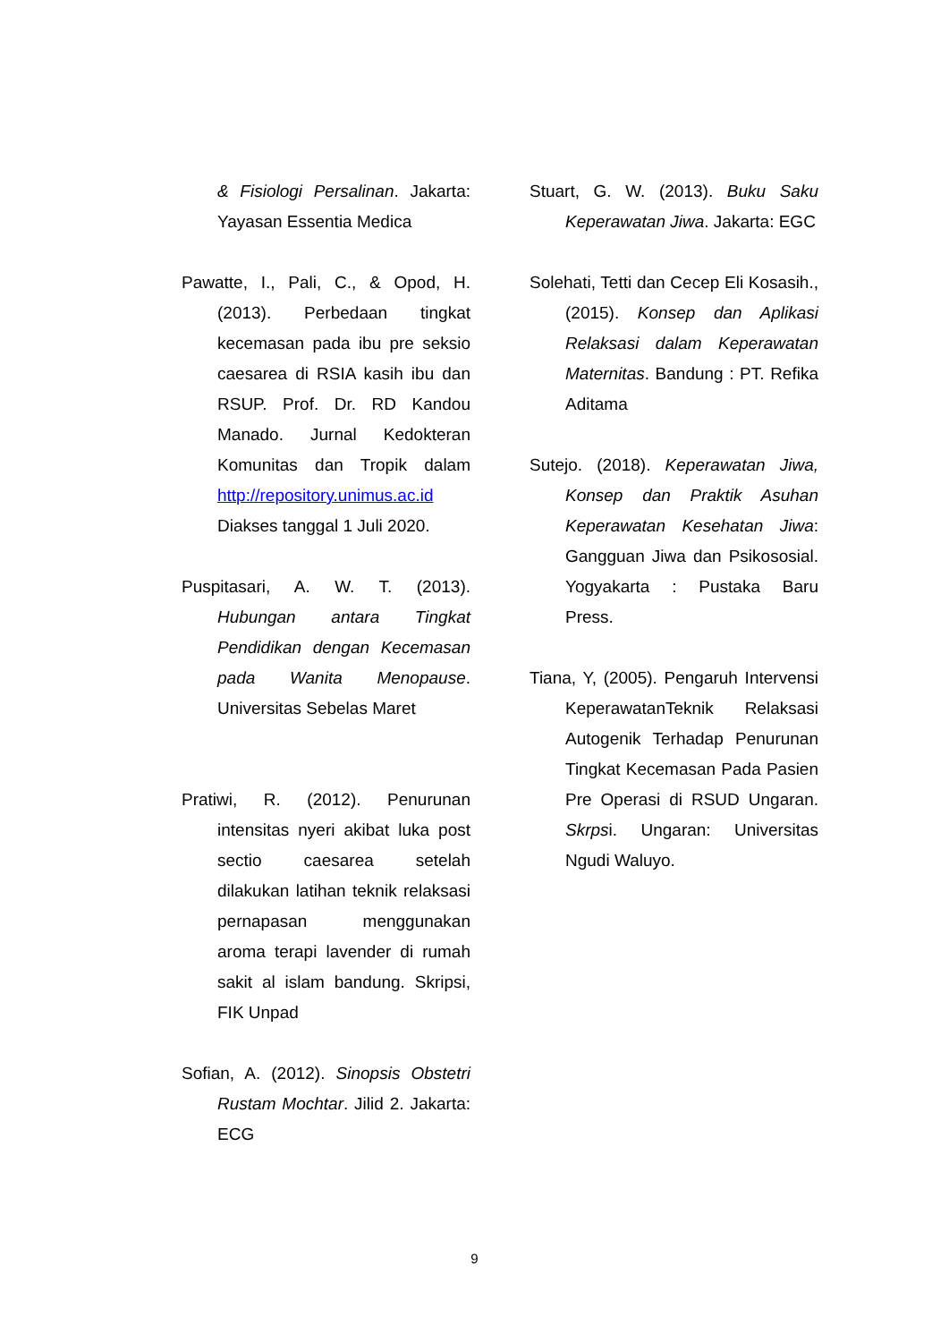& Fisiologi Persalinan. Jakarta: Yayasan Essentia Medica
Pawatte, I., Pali, C., & Opod, H. (2013). Perbedaan tingkat kecemasan pada ibu pre seksio caesarea di RSIA kasih ibu dan RSUP. Prof. Dr. RD Kandou Manado. Jurnal Kedokteran Komunitas dan Tropik dalam http://repository.unimus.ac.id Diakses tanggal 1 Juli 2020.
Puspitasari, A. W. T. (2013). Hubungan antara Tingkat Pendidikan dengan Kecemasan pada Wanita Menopause. Universitas Sebelas Maret
Pratiwi, R. (2012). Penurunan intensitas nyeri akibat luka post sectio caesarea setelah dilakukan latihan teknik relaksasi pernapasan menggunakan aroma terapi lavender di rumah sakit al islam bandung. Skripsi, FIK Unpad
Sofian, A. (2012). Sinopsis Obstetri Rustam Mochtar. Jilid 2. Jakarta: ECG
Stuart, G. W. (2013). Buku Saku Keperawatan Jiwa. Jakarta: EGC
Solehati, Tetti dan Cecep Eli Kosasih., (2015). Konsep dan Aplikasi Relaksasi dalam Keperawatan Maternitas. Bandung : PT. Refika Aditama
Sutejo. (2018). Keperawatan Jiwa, Konsep dan Praktik Asuhan Keperawatan Kesehatan Jiwa: Gangguan Jiwa dan Psikososial. Yogyakarta : Pustaka Baru Press.
Tiana, Y, (2005). Pengaruh Intervensi KeperawatanTeknik Relaksasi Autogenik Terhadap Penurunan Tingkat Kecemasan Pada Pasien Pre Operasi di RSUD Ungaran. Skrpsi. Ungaran: Universitas Ngudi Waluyo.
9